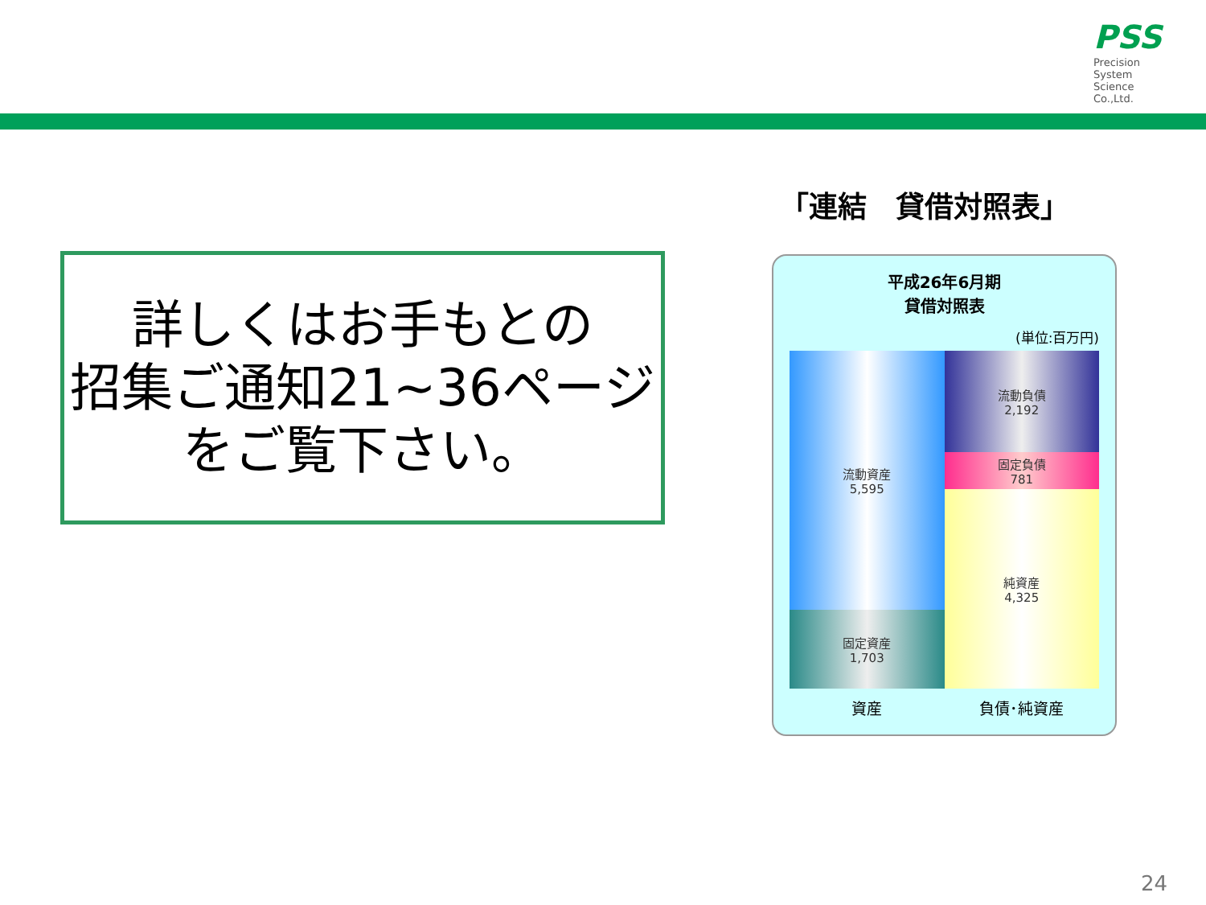PSS
Precision
System
Science
Co.,Ltd.
詳しくはお手もとの
招集ご通知21~36ページ
をご覧下さい。
「連結　貸借対照表」
平成26年6月期
貸借対照表
(単位:百万円)
流動資産
5,595
固定資産
1,703
流動負債
2,192
固定負債
781
純資産
4,325
資産 負債･純資産
24